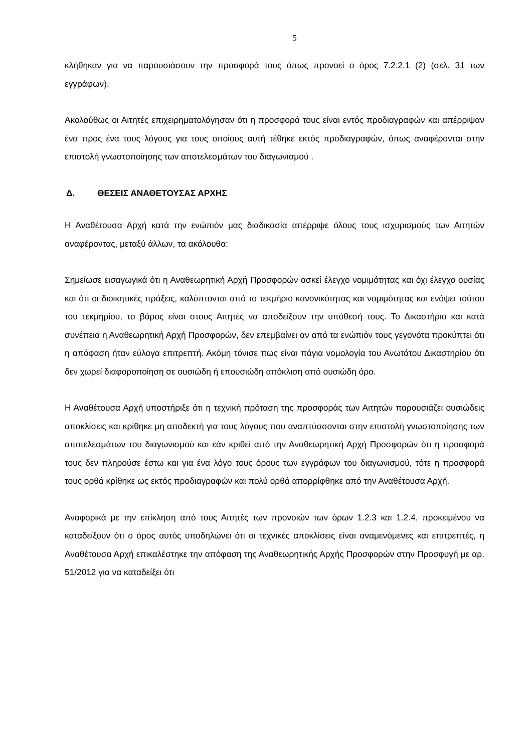5
κλήθηκαν για να παρουσιάσουν την προσφορά τους όπως προνοεί ο όρος 7.2.2.1 (2) (σελ. 31 των εγγράφων).
Ακολούθως οι Αιτητές επιχειρηματολόγησαν ότι η προσφορά τους είναι εντός προδιαγραφών και απέρριψαν ένα προς ένα τους λόγους για τους οποίους αυτή τέθηκε εκτός προδιαγραφών, όπως αναφέρονται στην επιστολή γνωστοποίησης των αποτελεσμάτων του διαγωνισμού .
Δ. ΘΕΣΕΙΣ ΑΝΑΘΕΤΟΥΣΑΣ ΑΡΧΗΣ
Η Αναθέτουσα Αρχή κατά την ενώπιόν μας διαδικασία απέρριψε όλους τους ισχυρισμούς των Αιτητών αναφέροντας, μεταξύ άλλων, τα ακόλουθα:
Σημείωσε εισαγωγικά ότι η Αναθεωρητική Αρχή Προσφορών ασκεί έλεγχο νομιμότητας και όχι έλεγχο ουσίας και ότι οι διοικητικές πράξεις, καλύπτονται από το τεκμήριο κανονικότητας και νομιμότητας και ενόψει τούτου του τεκμηρίου, το βάρος είναι στους Αιτητές να αποδείξουν την υπόθεσή τους. Το Δικαστήριο και κατά συνέπεια η Αναθεωρητική Αρχή Προσφορών, δεν επεμβαίνει αν από τα ενώπιόν τους γεγονότα προκύπτει ότι η απόφαση ήταν εύλογα επιτρεπτή. Ακόμη τόνισε πως είναι πάγια νομολογία του Ανωτάτου Δικαστηρίου ότι δεν χωρεί διαφοροποίηση σε ουσιώδη ή επουσιώδη απόκλιση από ουσιώδη όρο.
Η Αναθέτουσα Αρχή υποστήριξε ότι η τεχνική πρόταση της προσφοράς των Αιτητών παρουσιάζει ουσιώδεις αποκλίσεις και κρίθηκε μη αποδεκτή για τους λόγους που αναπτύσσονται στην επιστολή γνωστοποίησης των αποτελεσμάτων του διαγωνισμού και εάν κριθεί από την Αναθεωρητική Αρχή Προσφορών ότι η προσφορά τους δεν πληρούσε έστω και για ένα λόγο τους όρους των εγγράφων του διαγωνισμού, τότε η προσφορά τους ορθά κρίθηκε ως εκτός προδιαγραφών και πολύ ορθά απορρίφθηκε από την Αναθέτουσα Αρχή.
Αναφορικά με την επίκληση από τους Αιτητές των προνοιών των όρων 1.2.3 και 1.2.4, προκειμένου να καταδείξουν ότι ο όρος αυτός υποδηλώνει ότι οι τεχνικές αποκλίσεις είναι αναμενόμενες και επιτρεπτές, η Αναθέτουσα Αρχή επικαλέστηκε την απόφαση της Αναθεωρητικής Αρχής Προσφορών στην Προσφυγή με αρ. 51/2012 για να καταδείξει ότι